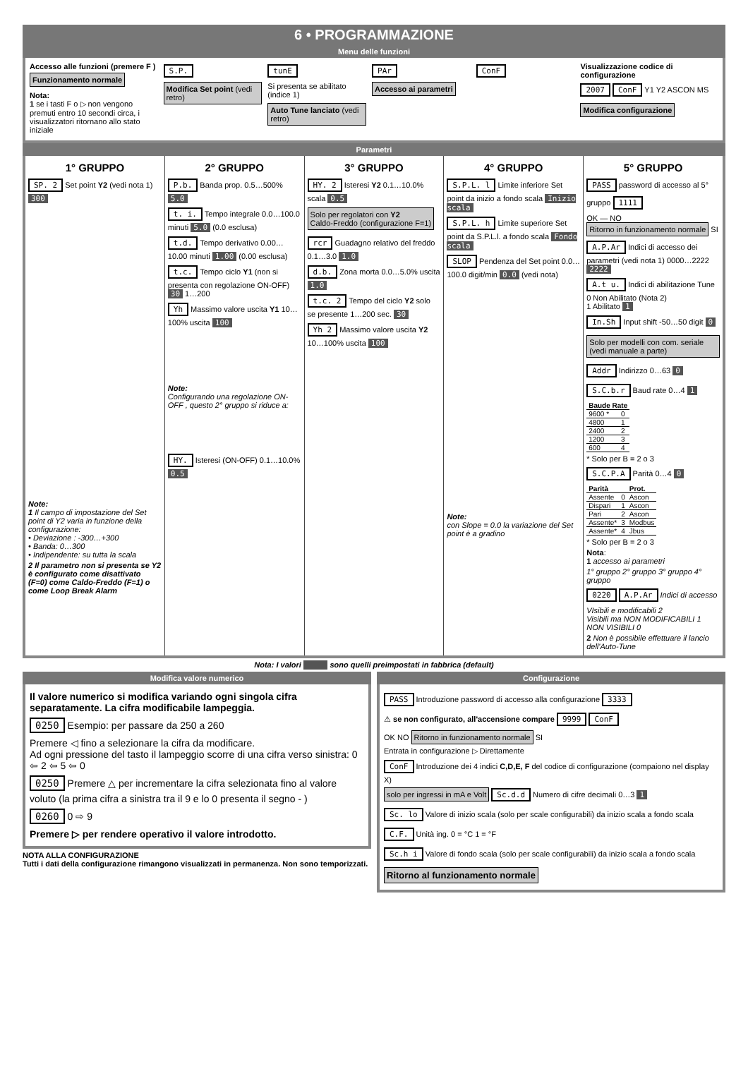6 • PROGRAMMAZIONE
Menu delle funzioni
Accesso alle funzioni (premere F )
Funzionamento normale
Nota:
1 se i tasti F o ▷ non vengono premuti entro 10 secondi circa, i visualizzatori ritornano allo stato iniziale
S.P.
Modifica Set point (vedi retro)
tunE
Si presenta se abilitato (indice 1)
Auto Tune lanciato (vedi retro)
PAr Accesso ai parametri ConF
Visualizzazione codice di configurazione
2007 ConF Y1 Y2 ASCON MS
Modifica configurazione
Parametri
1° GRUPPO
SP. 2 Set point Y2 (vedi nota 1) 300
Note:
1 Il campo di impostazione del Set point di Y2 varia in funzione della configurazione:
• Deviazione : -300…+300
• Banda: 0…300
• Indipendente: su tutta la scala
2 Il parametro non si presenta se Y2 è configurato come disattivato (F=0) come Caldo-Freddo (F=1) o come Loop Break Alarm
2° GRUPPO
P.b. Banda prop. 0.5…500% 5.0
t. i. Tempo integrale 0.0…100.0 minuti 5.0 (0.0 esclusa)
t.d. Tempo derivativo 0.00…10.00 minuti 1.00 (0.00 esclusa)
t.c. Tempo ciclo Y1 (non si presenta con regolazione ON-OFF) 30 1…200
Yh Massimo valore uscita Y1 10…100% uscita 100
Note:
Configurando una regolazione ON-OFF , questo 2° gruppo si riduce a:
HY. Isteresi (ON-OFF) 0.1…10.0% 0.5
3° GRUPPO
HY. 2 Isteresi Y2 0.1…10.0% scala 0.5
Solo per regolatori con Y2
Caldo-Freddo (configurazione F=1)
rcr Guadagno relativo del freddo 0.1…3.0 1.0
d.b. Zona morta 0.0…5.0% uscita 1.0
t.c. 2 Tempo del ciclo Y2 solo se presente 1…200 sec. 30
Yh 2 Massimo valore uscita Y2 10…100% uscita 100
4° GRUPPO
S.P.L. l Limite inferiore Set point da inizio a fondo scala Inizio scala
S.P.L. h Limite superiore Set point da S.P.L.l. a fondo scala Fondo scala
SLOP Pendenza del Set point 0.0…100.0 digit/min 0.0 (vedi nota)
Note:
con Slope = 0.0 la variazione del Set point è a gradino
5° GRUPPO
PASS password di accesso al 5° gruppo 1111
OK — NO Ritorno in funzionamento normale SI
A.P.Ar Indici di accesso dei parametri (vedi nota 1) 0000…2222 2222
A.t u. Indici di abilitazione Tune
0 Non Abilitato (Nota 2)
1 Abilitato 1
In.Sh Input shift -50…50 digit 0
Solo per modelli con com. seriale (vedi manuale a parte)
Addr Indirizzo 0…63 0
S.C.b.r Baud rate 0…4 1
| Baude Rate | |
| --- | --- |
| 9600 * | 0 |
| 4800 | 1 |
| 2400 | 2 |
| 1200 | 3 |
| 600 | 4 |
* Solo per B = 2 o 3
S.C.P.A Parità 0…4 0
| Parità | | Prot. |
| --- | --- | --- |
| Assente | 0 | Ascon |
| Dispari | 1 | Ascon |
| Pari | 2 | Ascon |
| Assente* | 3 | Modbus |
| Assente* | 4 | Jbus |
* Solo per B = 2 o 3
Nota:
1 accesso ai parametri
1° gruppo 2° gruppo 3° gruppo 4° gruppo
0220 A.P.Ar Indici di accesso
VIsibili e modificabili 2
Visibili ma NON MODIFICABILI 1
NON VISIBILI 0
2 Non è possibile effettuare il lancio dell'Auto-Tune
Nota: I valori sono quelli preimpostati in fabbrica (default)
Modifica valore numerico
Il valore numerico si modifica variando ogni singola cifra separatamente. La cifra modificabile lampeggia.
0250 Esempio: per passare da 250 a 260
Premere ◁ fino a selezionare la cifra da modificare.
Ad ogni pressione del tasto il lampeggio scorre di una cifra verso sinistra: 0 ⇦ 2 ⇦ 5 ⇦ 0
0250 Premere △ per incrementare la cifra selezionata fino al valore voluto (la prima cifra a sinistra tra il 9 e lo 0 presenta il segno - )
0260 0 ⇨ 9
Premere ▷ per rendere operativo il valore introdotto.
NOTA ALLA CONFIGURAZIONE
Tutti i dati della configurazione rimangono visualizzati in permanenza. Non sono temporizzati.
Configurazione
PASS Introduzione password di accesso alla configurazione 3333
⚠ se non configurato, all'accensione compare 9999 ConF
OK NO Ritorno in funzionamento normale SI
Entrata in configurazione ▷ Direttamente
ConF Introduzione dei 4 indici C,D,E, F del codice di configurazione (compaiono nel display X)
solo per ingressi in mA e Volt Sc.d.d Numero di cifre decimali 0…3 1
Sc. lo Valore di inizio scala (solo per scale configurabili) da inizio scala a fondo scala
C.F. Unità ing. 0 = °C 1 = °F
Sc.h i Valore di fondo scala (solo per scale configurabili) da inizio scala a fondo scala
Ritorno al funzionamento normale